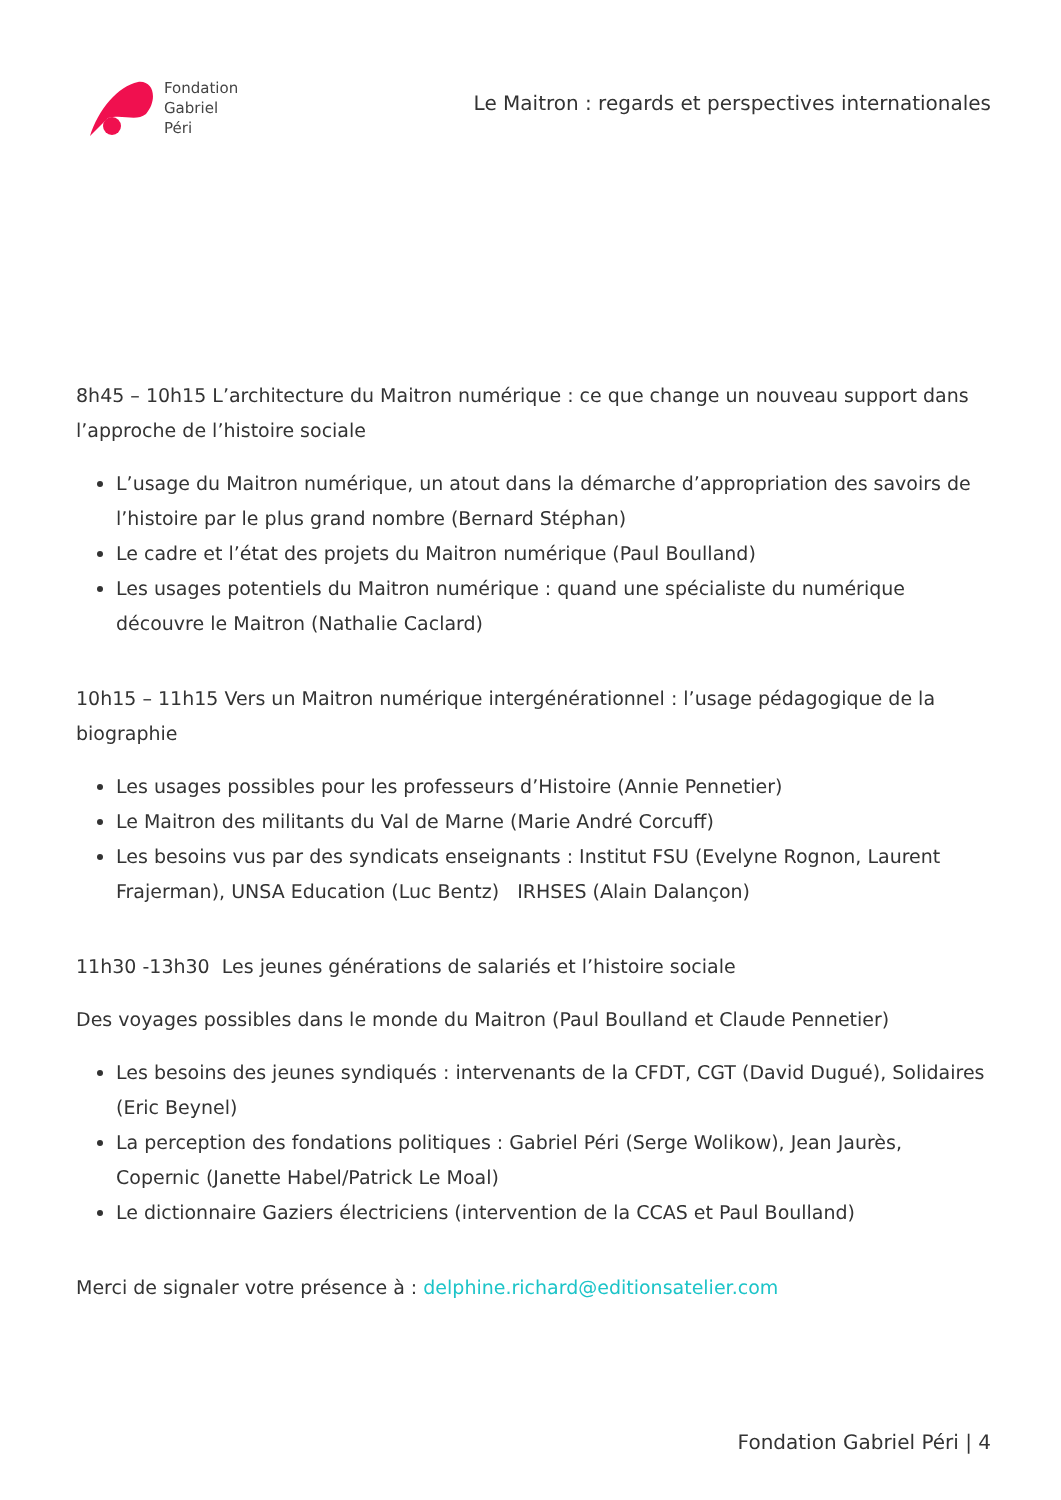Fondation
Gabriel
Péri
Le Maitron : regards et perspectives internationales
8h45 – 10h15 L’architecture du Maitron numérique : ce que change un nouveau support dans l’approche de l’histoire sociale
L’usage du Maitron numérique, un atout dans la démarche d’appropriation des savoirs de l’histoire par le plus grand nombre (Bernard Stéphan)
Le cadre et l’état des projets du Maitron numérique (Paul Boulland)
Les usages potentiels du Maitron numérique : quand une spécialiste du numérique découvre le Maitron (Nathalie Caclard)
10h15 – 11h15 Vers un Maitron numérique intergénérationnel : l’usage pédagogique de la biographie
Les usages possibles pour les professeurs d’Histoire (Annie Pennetier)
Le Maitron des militants du Val de Marne (Marie André Corcuff)
Les besoins vus par des syndicats enseignants : Institut FSU (Evelyne Rognon, Laurent Frajerman), UNSA Education (Luc Bentz) IRHSES (Alain Dalançon)
11h30 -13h30 Les jeunes générations de salariés et l’histoire sociale
Des voyages possibles dans le monde du Maitron (Paul Boulland et Claude Pennetier)
Les besoins des jeunes syndiqués : intervenants de la CFDT, CGT (David Dugué), Solidaires (Eric Beynel)
La perception des fondations politiques : Gabriel Péri (Serge Wolikow), Jean Jaurès, Copernic (Janette Habel/Patrick Le Moal)
Le dictionnaire Gaziers électriciens (intervention de la CCAS et Paul Boulland)
Merci de signaler votre présence à : delphine.richard@editionsatelier.com
Fondation Gabriel Péri | 4